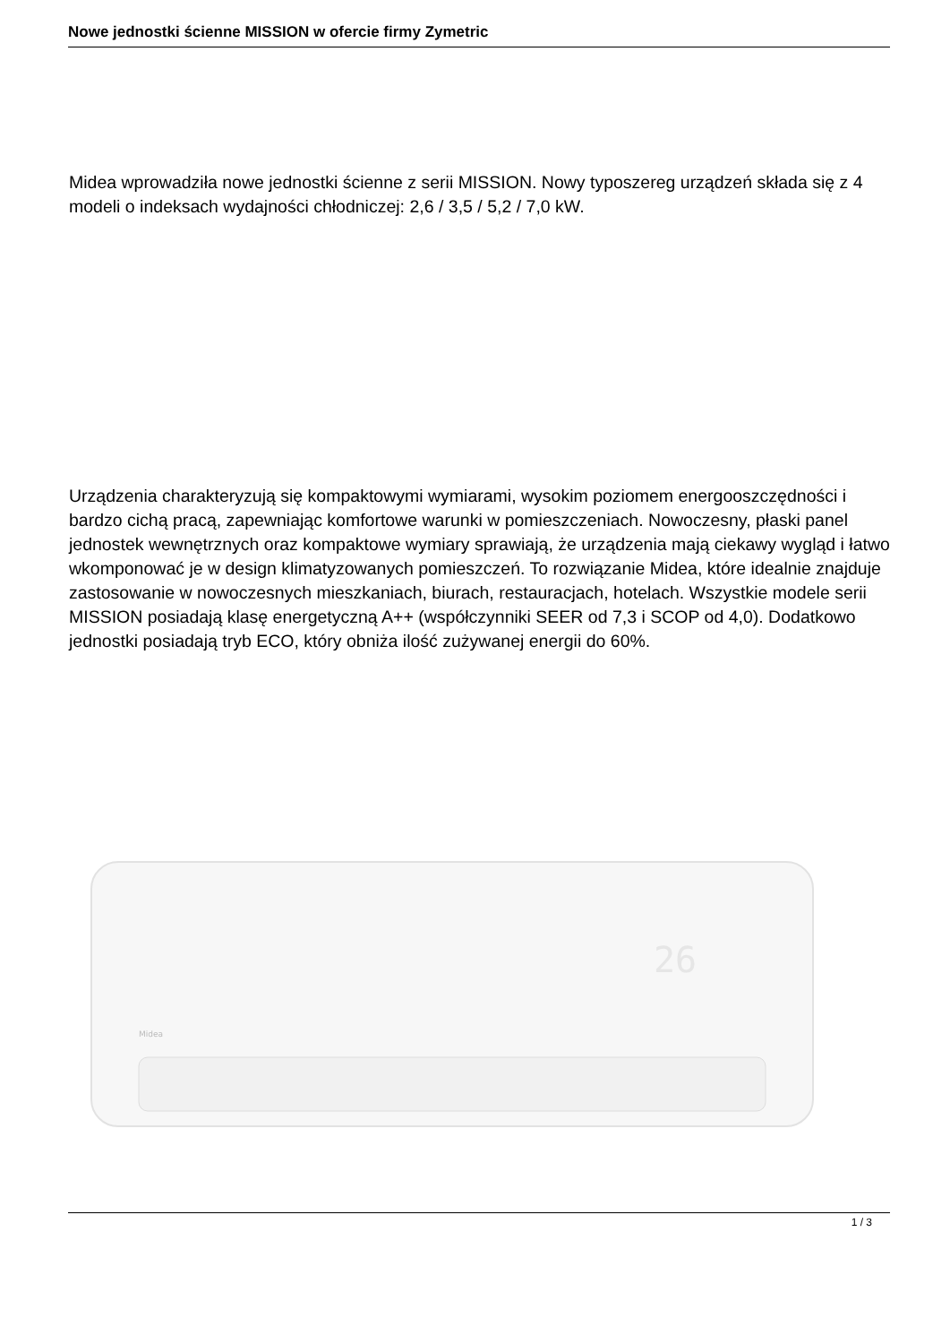Nowe jednostki ścienne MISSION w ofercie firmy Zymetric
Midea wprowadziła nowe jednostki ścienne z serii MISSION. Nowy typoszereg urządzeń składa się z 4 modeli o indeksach wydajności chłodniczej: 2,6 / 3,5 / 5,2 / 7,0 kW.
Urządzenia charakteryzują się kompaktowymi wymiarami, wysokim poziomem energooszczędności i bardzo cichą pracą, zapewniając komfortowe warunki w pomieszczeniach. Nowoczesny, płaski panel jednostek wewnętrznych oraz kompaktowe wymiary sprawiają, że urządzenia mają ciekawy wygląd i łatwo wkomponować je w design klimatyzowanych pomieszczeń. To rozwiązanie Midea, które idealnie znajduje zastosowanie w nowoczesnych mieszkaniach, biurach, restauracjach, hotelach. Wszystkie modele serii MISSION posiadają klasę energetyczną A++ (współczynniki SEER od 7,3 i SCOP od 4,0). Dodatkowo jednostki posiadają tryb ECO, który obniża ilość zużywanej energii do 60%.
26
Midea
1 / 3